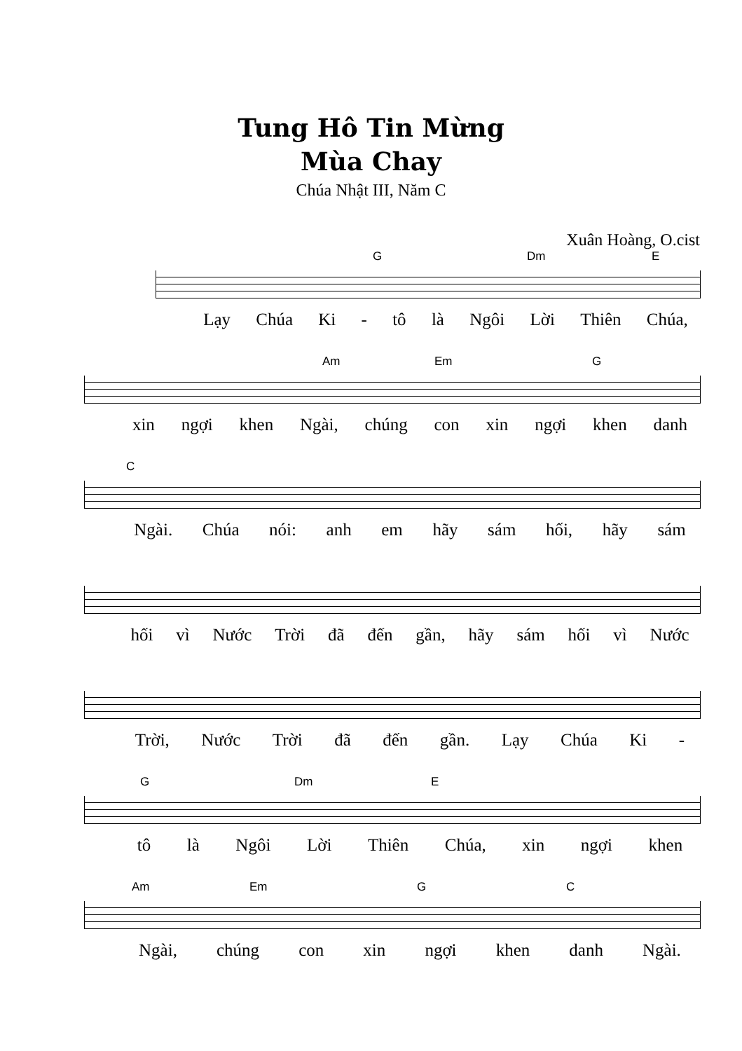Tung Hô Tin Mừng
Mùa Chay
Chúa Nhật III, Năm C
Xuân Hoàng, O.cist
G Dm E
Lạy Chúa Ki - tô là Ngôi Lời Thiên Chúa,
Am Em G
xin ngợi khen Ngài, chúng con xin ngợi khen danh
C
Ngài. Chúa nói: anh em hãy sám hối, hãy sám
hối vì Nước Trời đã đến gần, hãy sám hối vì Nước
Trời, Nước Trời đã đến gần. Lạy Chúa Ki -
G Dm E
tô là Ngôi Lời Thiên Chúa, xin ngợi khen
Am Em G C
Ngài, chúng con xin ngợi khen danh Ngài.